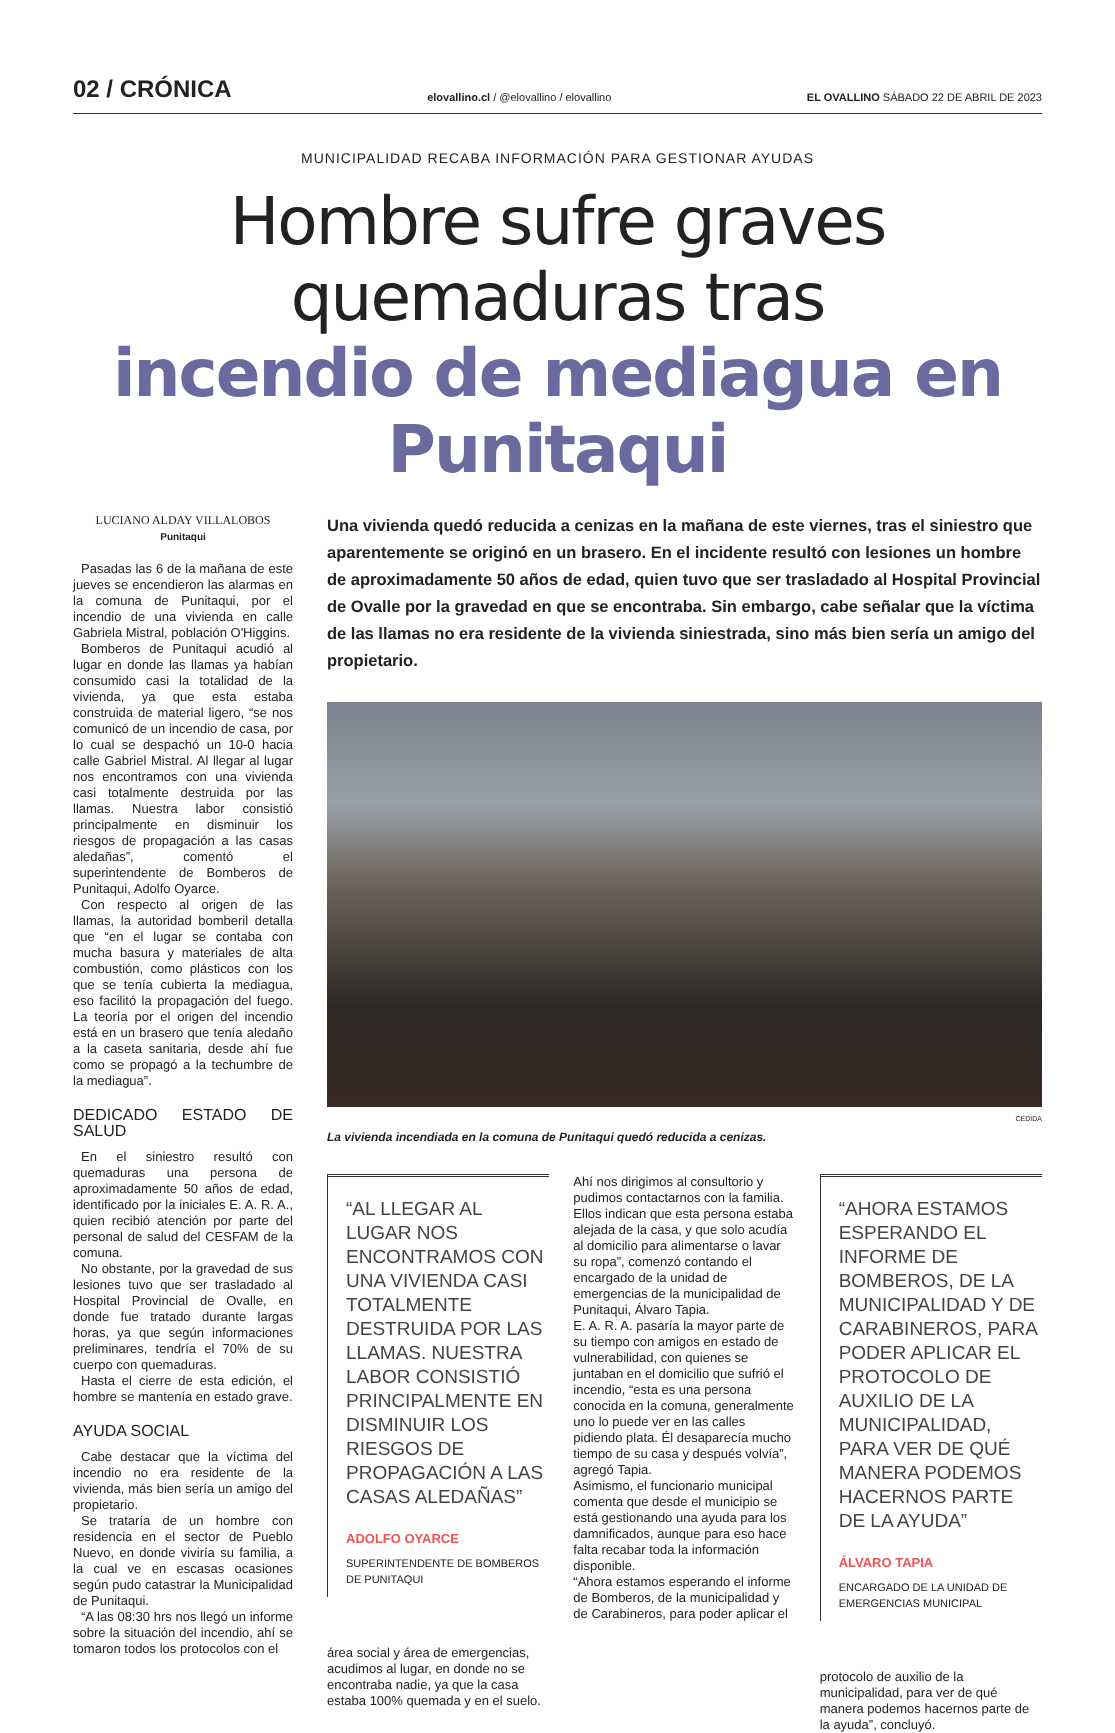02 / CRÓNICA
elovallino.cl / @elovallino / elovallino
EL OVALLINO SÁBADO 22 DE ABRIL DE 2023
MUNICIPALIDAD RECABA INFORMACIÓN PARA GESTIONAR AYUDAS
Hombre sufre graves quemaduras tras
incendio de mediagua en Punitaqui
LUCIANO ALDAY VILLALOBOS
Punitaqui
Pasadas las 6 de la mañana de este jueves se encendieron las alarmas en la comuna de Punitaqui, por el incendio de una vivienda en calle Gabriela Mistral, población O'Higgins.
Bomberos de Punitaqui acudió al lugar en donde las llamas ya habían consumido casi la totalidad de la vivienda, ya que esta estaba construida de material ligero, “se nos comunicó de un incendio de casa, por lo cual se despachó un 10-0 hacia calle Gabriel Mistral. Al llegar al lugar nos encontramos con una vivienda casi totalmente destruida por las llamas. Nuestra labor consistió principalmente en disminuir los riesgos de propagación a las casas aledañas”, comentó el superintendente de Bomberos de Punitaqui, Adolfo Oyarce.
Con respecto al origen de las llamas, la autoridad bomberil detalla que “en el lugar se contaba con mucha basura y materiales de alta combustión, como plásticos con los que se tenía cubierta la mediagua, eso facilitó la propagación del fuego. La teoría por el origen del incendio está en un brasero que tenía aledaño a la caseta sanitaria, desde ahí fue como se propagó a la techumbre de la mediagua”.
DEDICADO ESTADO DE SALUD
En el siniestro resultó con quemaduras una persona de aproximadamente 50 años de edad, identificado por la iniciales E. A. R. A., quien recibió atención por parte del personal de salud del CESFAM de la comuna.
No obstante, por la gravedad de sus lesiones tuvo que ser trasladado al Hospital Provincial de Ovalle, en donde fue tratado durante largas horas, ya que según informaciones preliminares, tendría el 70% de su cuerpo con quemaduras.
Hasta el cierre de esta edición, el hombre se mantenía en estado grave.
AYUDA SOCIAL
Cabe destacar que la víctima del incendio no era residente de la vivienda, más bien sería un amigo del propietario.
Se trataría de un hombre con residencia en el sector de Pueblo Nuevo, en donde viviría su familia, a la cual ve en escasas ocasiones según pudo catastrar la Municipalidad de Punitaqui.
“A las 08:30 hrs nos llegó un informe sobre la situación del incendio, ahí se tomaron todos los protocolos con el
Una vivienda quedó reducida a cenizas en la mañana de este viernes, tras el siniestro que aparentemente se originó en un brasero. En el incidente resultó con lesiones un hombre de aproximadamente 50 años de edad, quien tuvo que ser trasladado al Hospital Provincial de Ovalle por la gravedad en que se encontraba. Sin embargo, cabe señalar que la víctima de las llamas no era residente de la vivienda siniestrada, sino más bien sería un amigo del propietario.
CEDIDA
La vivienda incendiada en la comuna de Punitaqui quedó reducida a cenizas.
“AL LLEGAR AL LUGAR NOS ENCONTRAMOS CON UNA VIVIENDA CASI TOTALMENTE DESTRUIDA POR LAS LLAMAS. NUESTRA LABOR CONSISTIÓ PRINCIPALMENTE EN DISMINUIR LOS RIESGOS DE PROPAGACIÓN A LAS CASAS ALEDAÑAS”
ADOLFO OYARCE
SUPERINTENDENTE DE BOMBEROS DE PUNITAQUI
área social y área de emergencias, acudimos al lugar, en donde no se encontraba nadie, ya que la casa estaba 100% quemada y en el suelo.
Ahí nos dirigimos al consultorio y pudimos contactarnos con la familia. Ellos indican que esta persona estaba alejada de la casa, y que solo acudía al domicilio para alimentarse o lavar su ropa”, comenzó contando el encargado de la unidad de emergencias de la municipalidad de Punitaqui, Álvaro Tapia.
E. A. R. A. pasaría la mayor parte de su tiempo con amigos en estado de vulnerabilidad, con quienes se juntaban en el domicilio que sufrió el incendio, “esta es una persona conocida en la comuna, generalmente uno lo puede ver en las calles pidiendo plata. Él desaparecía mucho tiempo de su casa y después volvía”, agregó Tapia.
Asimismo, el funcionario municipal comenta que desde el municipio se está gestionando una ayuda para los damnificados, aunque para eso hace falta recabar toda la información disponible.
“Ahora estamos esperando el informe de Bomberos, de la municipalidad y de Carabineros, para poder aplicar el
“AHORA ESTAMOS ESPERANDO EL INFORME DE BOMBEROS, DE LA MUNICIPALIDAD Y DE CARABINEROS, PARA PODER APLICAR EL PROTOCOLO DE AUXILIO DE LA MUNICIPALIDAD, PARA VER DE QUÉ MANERA PODEMOS HACERNOS PARTE DE LA AYUDA”
ÁLVARO TAPIA
ENCARGADO DE LA UNIDAD DE EMERGENCIAS MUNICIPAL
protocolo de auxilio de la municipalidad, para ver de qué manera podemos hacernos parte de la ayuda”, concluyó.